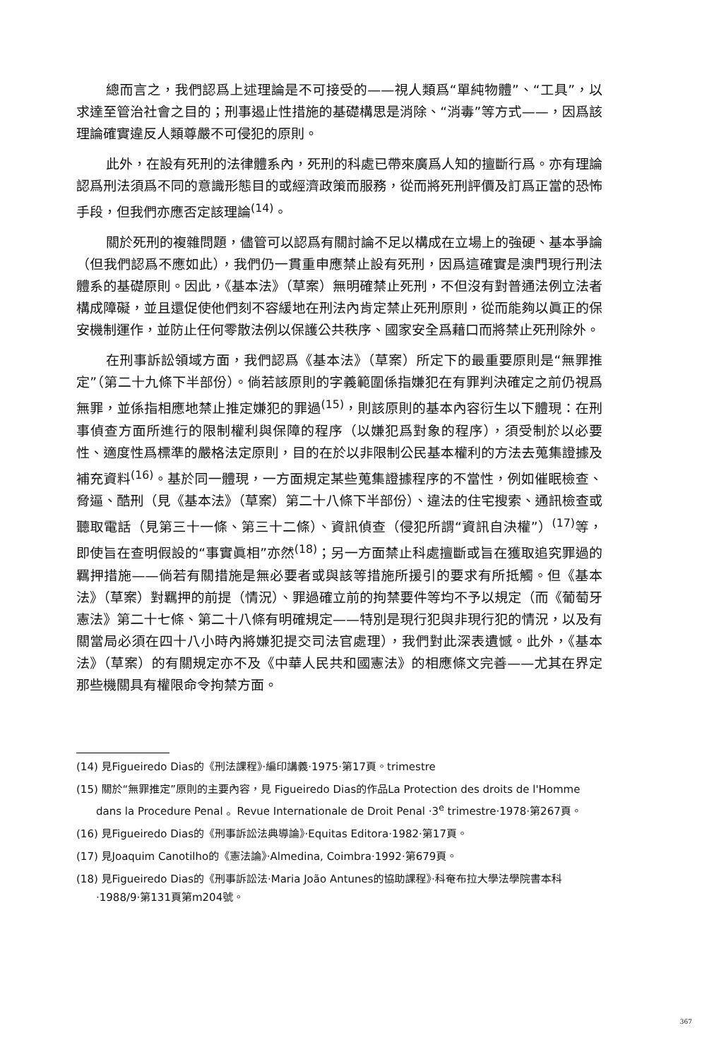總而言之，我們認爲上述理論是不可接受的——視人類爲“單純物體”、“工具”，以求達至管治社會之目的；刑事遏止性措施的基礎構思是消除、“消毒”等方式——，因爲該理論確實違反人類尊嚴不可侵犯的原則。
此外，在設有死刑的法律體系內，死刑的科處已帶來廣爲人知的擅斷行爲。亦有理論認爲刑法須爲不同的意識形態目的或經濟政策而服務，從而將死刑評價及訂爲正當的恐怖手段，但我們亦應否定該理論<sup>(14)</sup>。
關於死刑的複雜問題，儘管可以認爲有關討論不足以構成在立場上的強硬、基本爭論（但我們認爲不應如此），我們仍一貫重申應禁止設有死刑，因爲這確實是澳門現行刑法體系的基礎原則。因此，《基本法》（草案）無明確禁止死刑，不但沒有對普通法例立法者構成障礙，並且還促使他們刻不容緩地在刑法內肯定禁止死刑原則，從而能夠以眞正的保安機制運作，並防止任何零散法例以保護公共秩序、國家安全爲藉口而將禁止死刑除外。
在刑事訴訟領域方面，我們認爲《基本法》（草案）所定下的最重要原則是“無罪推定”（第二十九條下半部份）。倘若該原則的字義範圍係指嫌犯在有罪判決確定之前仍視爲無罪，並係指相應地禁止推定嫌犯的罪過<sup>(15)</sup>，則該原則的基本內容衍生以下體現：在刑事偵查方面所進行的限制權利與保障的程序（以嫌犯爲對象的程序），須受制於以必要性、適度性爲標準的嚴格法定原則，目的在於以非限制公民基本權利的方法去蒐集證據及補充資料<sup>(16)</sup>。基於同一體現，一方面規定某些蒐集證據程序的不當性，例如催眠檢查、脅逼、酷刑（見《基本法》（草案）第二十八條下半部份）、違法的住宅搜索、通訊檢查或聽取電話（見第三十一條、第三十二條）、資訊偵查（侵犯所謂“資訊自決權”）<sup>(17)</sup>等，即使旨在查明假設的“事實眞相”亦然<sup>(18)</sup>；另一方面禁止科處擅斷或旨在獲取追究罪過的羈押措施——倘若有關措施是無必要者或與該等措施所援引的要求有所抵觸。但《基本法》（草案）對羈押的前提（情況）、罪過確立前的拘禁要件等均不予以規定（而《葡萄牙憲法》第二十七條、第二十八條有明確規定——特別是現行犯與非現行犯的情況，以及有關當局必須在四十八小時內將嫌犯提交司法官處理），我們對此深表遺憾。此外，《基本法》（草案）的有關規定亦不及《中華人民共和國憲法》的相應條文完善——尤其在界定那些機關具有權限命令拘禁方面。
(14) 見Figueiredo Dias的《刑法課程》·編印講義·1975·第17頁。trimestre
(15) 關於“無罪推定”原則的主要內容，見 Figueiredo Dias的作品La Protection des droits de l'Homme dans la Procedure Penal 。Revue Internationale de Droit Penal ·3<sup>e</sup> trimestre·1978·第267頁。
(16) 見Figueiredo Dias的《刑事訴訟法典導論》·Equitas Editora·1982·第17頁。
(17) 見Joaquim Canotilho的《憲法論》·Almedina, Coimbra·1992·第679頁。
(18) 見Figueiredo Dias的《刑事訴訟法·Maria João Antunes的協助課程》·科奄布拉大學法學院書本科 ·1988/9·第131頁第m204號。
367